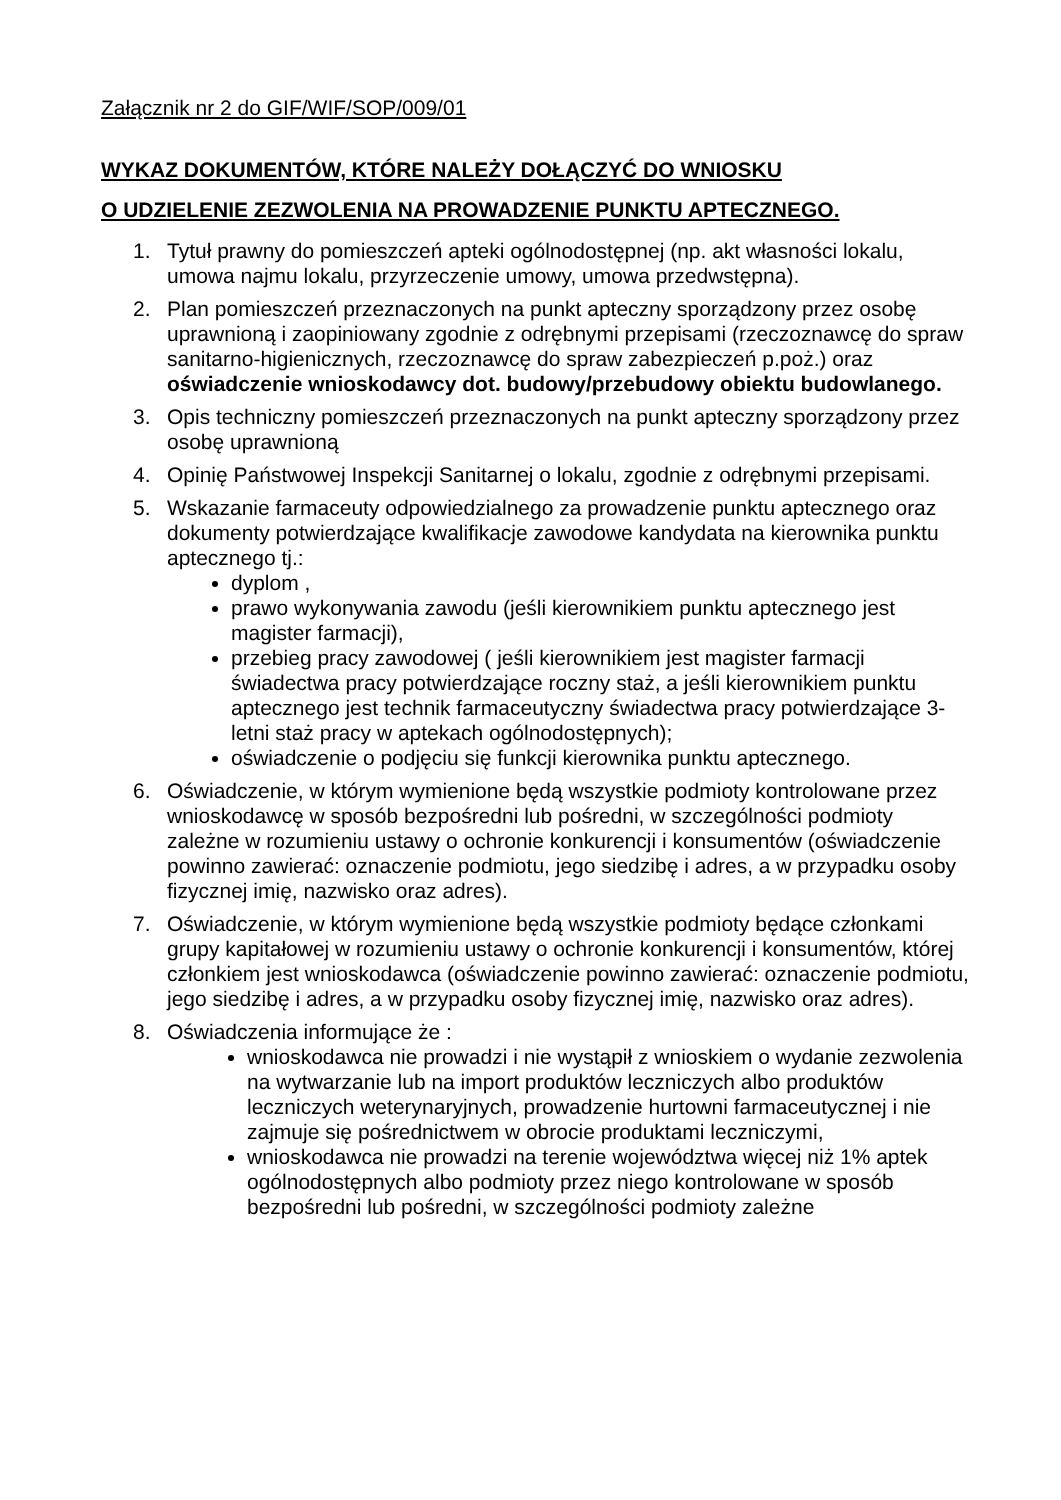Załącznik nr 2 do GIF/WIF/SOP/009/01
WYKAZ DOKUMENTÓW, KTÓRE NALEŻY DOŁĄCZYĆ DO WNIOSKU
O UDZIELENIE ZEZWOLENIA NA PROWADZENIE PUNKTU APTECZNEGO.
1. Tytuł prawny do pomieszczeń apteki ogólnodostępnej (np. akt własności lokalu, umowa najmu lokalu, przyrzeczenie umowy, umowa przedwstępna).
2. Plan pomieszczeń przeznaczonych na punkt apteczny sporządzony przez osobę uprawnioną i zaopiniowany zgodnie z odrębnymi przepisami (rzeczoznawcę do spraw sanitarno-higienicznych, rzeczoznawcę do spraw zabezpieczeń p.poż.) oraz oświadczenie wnioskodawcy dot. budowy/przebudowy obiektu budowlanego.
3. Opis techniczny pomieszczeń przeznaczonych na punkt apteczny sporządzony przez osobę uprawnioną
4. Opinię Państwowej Inspekcji Sanitarnej o lokalu, zgodnie z odrębnymi przepisami.
5. Wskazanie farmaceuty odpowiedzialnego za prowadzenie punktu aptecznego oraz dokumenty potwierdzające kwalifikacje zawodowe kandydata na kierownika punktu aptecznego tj.:
dyplom ,
prawo wykonywania zawodu (jeśli kierownikiem punktu aptecznego jest magister farmacji),
przebieg pracy zawodowej ( jeśli kierownikiem jest magister farmacji świadectwa pracy potwierdzające roczny staż, a jeśli kierownikiem punktu aptecznego jest technik farmaceutyczny świadectwa pracy potwierdzające 3-letni staż pracy w aptekach ogólnodostępnych);
oświadczenie o podjęciu się funkcji kierownika punktu aptecznego.
6. Oświadczenie, w którym wymienione będą wszystkie podmioty kontrolowane przez wnioskodawcę w sposób bezpośredni lub pośredni, w szczególności podmioty zależne w rozumieniu ustawy o ochronie konkurencji i konsumentów (oświadczenie powinno zawierać: oznaczenie podmiotu, jego siedzibę i adres, a w przypadku osoby fizycznej imię, nazwisko oraz adres).
7. Oświadczenie, w którym wymienione będą wszystkie podmioty będące członkami grupy kapitałowej w rozumieniu ustawy o ochronie konkurencji i konsumentów, której członkiem jest wnioskodawca (oświadczenie powinno zawierać: oznaczenie podmiotu, jego siedzibę i adres, a w przypadku osoby fizycznej imię, nazwisko oraz adres).
8. Oświadczenia informujące że :
wnioskodawca nie prowadzi i nie wystąpił z wnioskiem o wydanie zezwolenia na wytwarzanie lub na import produktów leczniczych albo produktów leczniczych weterynaryjnych, prowadzenie hurtowni farmaceutycznej i nie zajmuje się pośrednictwem w obrocie produktami leczniczymi,
wnioskodawca nie prowadzi na terenie województwa więcej niż 1% aptek ogólnodostępnych albo podmioty przez niego kontrolowane w sposób bezpośredni lub pośredni, w szczególności podmioty zależne